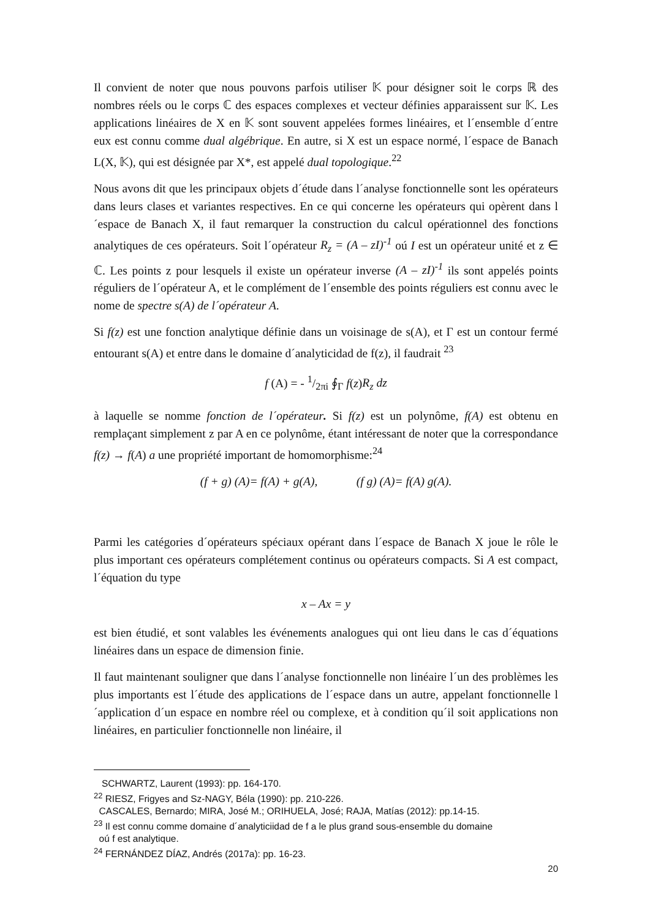Il convient de noter que nous pouvons parfois utiliser 𝕂 pour désigner soit le corps ℝ des nombres réels ou le corps ℂ des espaces complexes et vecteur définies apparaissent sur 𝕂. Les applications linéaires de X en 𝕂 sont souvent appelées formes linéaires, et l´ensemble d´entre eux est connu comme dual algébrique. En autre, si X est un espace normé, l´espace de Banach L(X, 𝕂), qui est désignée par X*, est appelé dual topologique.<sup>22</sup>
Nous avons dit que les principaux objets d´étude dans l´analyse fonctionnelle sont les opérateurs dans leurs clases et variantes respectives. En ce qui concerne les opérateurs qui opèrent dans l´espace de Banach X, il faut remarquer la construction du calcul opérationnel des fonctions analytiques de ces opérateurs. Soit l´opérateur R<sub>z</sub> = (A – zI)<sup>-1</sup> oú I est un opérateur unité et z ∈ ℂ. Les points z pour lesquels il existe un opérateur inverse (A – zI)<sup>-1</sup> ils sont appelés points réguliers de l´opérateur A, et le complément de l´ensemble des points réguliers est connu avec le nome de spectre s(A) de l´opérateur A.
Si f(z) est une fonction analytique définie dans un voisinage de s(A), et Γ est un contour fermé entourant s(A) et entre dans le domaine d´analyticidad de f(z), il faudrait <sup>23</sup>
f (A) = - 1/2πi ∮<sub>Γ</sub> f(z)R<sub>z</sub> dz
à laquelle se nomme fonction de l´opérateur. Si f(z) est un polynôme, f(A) est obtenu en remplaçant simplement z par A en ce polynôme, étant intéressant de noter que la correspondance f(z) → f(A) a une propriété important de homomorphisme:<sup>24</sup>
(f + g) (A)= f(A) + g(A), (f g) (A)= f(A) g(A).
Parmi les catégories d´opérateurs spéciaux opérant dans l´espace de Banach X joue le rôle le plus important ces opérateurs complétement continus ou opérateurs compacts. Si A est compact, l´équation du type
x – Ax = y
est bien étudié, et sont valables les événements analogues qui ont lieu dans le cas d´équations linéaires dans un espace de dimension finie.
Il faut maintenant souligner que dans l´analyse fonctionnelle non linéaire l´un des problèmes les plus importants est l´étude des applications de l´espace dans un autre, appelant fonctionnelle l´application d´un espace en nombre réel ou complexe, et à condition qu´il soit applications non linéaires, en particulier fonctionnelle non linéaire, il
SCHWARTZ, Laurent (1993): pp. 164-170.
<sup>22</sup> RIESZ, Frigyes and Sz-NAGY, Béla (1990): pp. 210-226.
CASCALES, Bernardo; MIRA, José M.; ORIHUELA, José; RAJA, Matías (2012): pp.14-15.
<sup>23</sup> Il est connu comme domaine d´analyticiidad de f a le plus grand sous-ensemble du domaine
oú f est analytique.
<sup>24</sup> FERNÁNDEZ DÍAZ, Andrés (2017a): pp. 16-23.
20